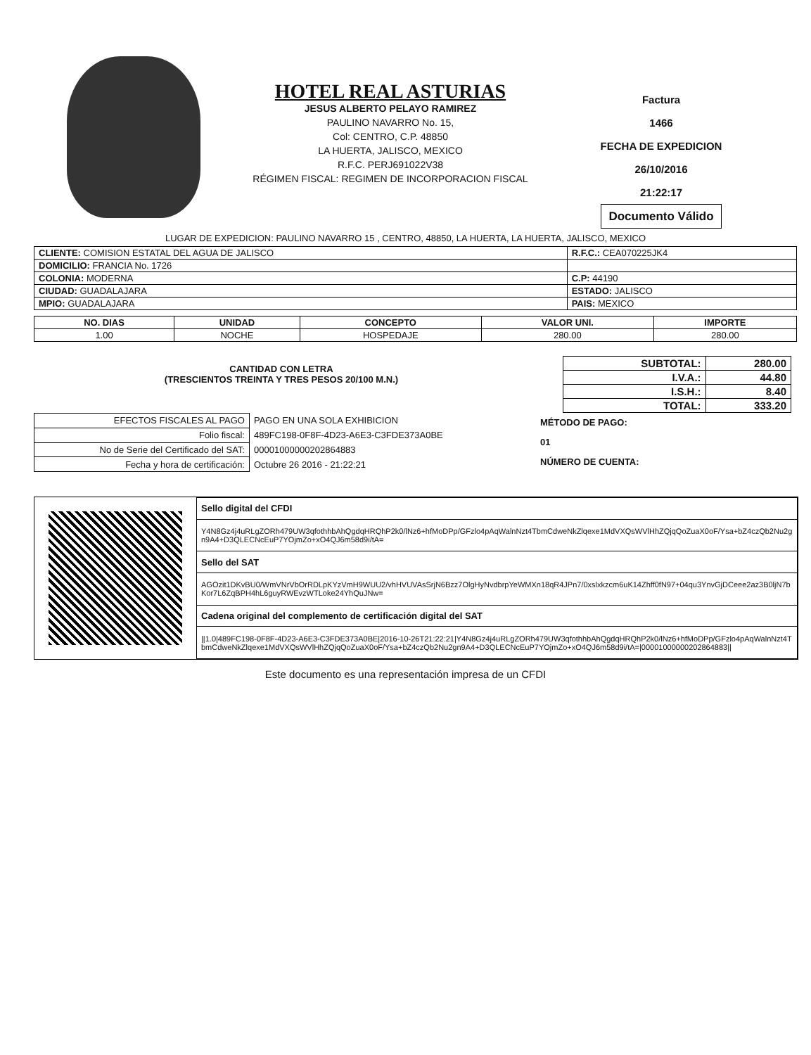HOTEL REAL ASTURIAS
JESUS ALBERTO PELAYO RAMIREZ
PAULINO NAVARRO No. 15,
Col: CENTRO, C.P. 48850
LA HUERTA, JALISCO, MEXICO
R.F.C. PERJ691022V38
RÉGIMEN FISCAL: REGIMEN DE INCORPORACION FISCAL
Factura
1466
FECHA DE EXPEDICION
26/10/2016
21:22:17
Documento Válido
LUGAR DE EXPEDICION: PAULINO NAVARRO 15 , CENTRO, 48850, LA HUERTA, LA HUERTA, JALISCO, MEXICO
| CLIENTE: COMISION ESTATAL DEL AGUA DE JALISCO | R.F.C.: CEA070225JK4 |
| DOMICILIO: FRANCIA No. 1726 | |
| COLONIA: MODERNA | C.P: 44190 |
| CIUDAD: GUADALAJARA | ESTADO: JALISCO |
| MPIO: GUADALAJARA | PAIS: MEXICO |
| NO. DIAS | UNIDAD | CONCEPTO | VALOR UNI. | IMPORTE |
| --- | --- | --- | --- | --- |
| 1.00 | NOCHE | HOSPEDAJE | 280.00 | 280.00 |
| SUBTOTAL: | 280.00 |
| I.V.A.: | 44.80 |
| I.S.H.: | 8.40 |
| TOTAL: | 333.20 |
CANTIDAD CON LETRA
(TRESCIENTOS TREINTA Y TRES PESOS 20/100 M.N.)
| EFECTOS FISCALES AL PAGO | PAGO EN UNA SOLA EXHIBICION |
| Folio fiscal: | 489FC198-0F8F-4D23-A6E3-C3FDE373A0BE |
| No de Serie del Certificado del SAT: | 00001000000202864883 |
| Fecha y hora de certificación: | Octubre 26 2016 - 21:22:21 |
MÉTODO DE PAGO:
01
NÚMERO DE CUENTA:
| Sello digital del CFDI |
| Y4N8Gz4j4uRLgZORh479UW3qfothhbAhQgdqHRQhP2k0/lNz6+hfMoDPp/GFzlo4pAqWalnNzt4TbmCdweNkZlqexe1MdVXQsWVlHhZQjqQoZuaX0oF/Ysa+bZ4czQb2Nu2gn9A4+D3QLECNcEuP7YOjmZo+xO4QJ6m58d9i/tA= |
| Sello del SAT |
| AGOzit1DKvBU0/WmVNrVbOrRDLpKYzVmH9WUU2/vhHVUVAsSrjN6Bzz7OlgHyNvdbrpYeWMXn18qR4JPn7/0xslxkzcm6uK14Zhff0fN97+04qu3YnvGjDCeee2az3B0ljN7bKor7L6ZqBPH4hL6guyRWEvzWTLoke24YhQuJNw= |
| Cadena original del complemento de certificación digital del SAT |
| //1.0/489FC198-0F8F-4D23-A6E3-C3FDE373A0BE/2016-10-26T21:22:21/Y4N8Gz4j4uRLgZORh479UW3qfothhbAhQgdqHRQhP2k0/lNz6+hfMoDPp/GFzlo4pAqWalnNzt4TbmCdweNkZlqexe1MdVXQsWVlHhZQjqQoZuaX0oF/Ysa+bZ4czQb2Nu2gn9A4+D3QLECNcEuP7YOjmZo+xO4QJ6m58d9i/tA=/00001000000202864883// |
Este documento es una representación impresa de un CFDI